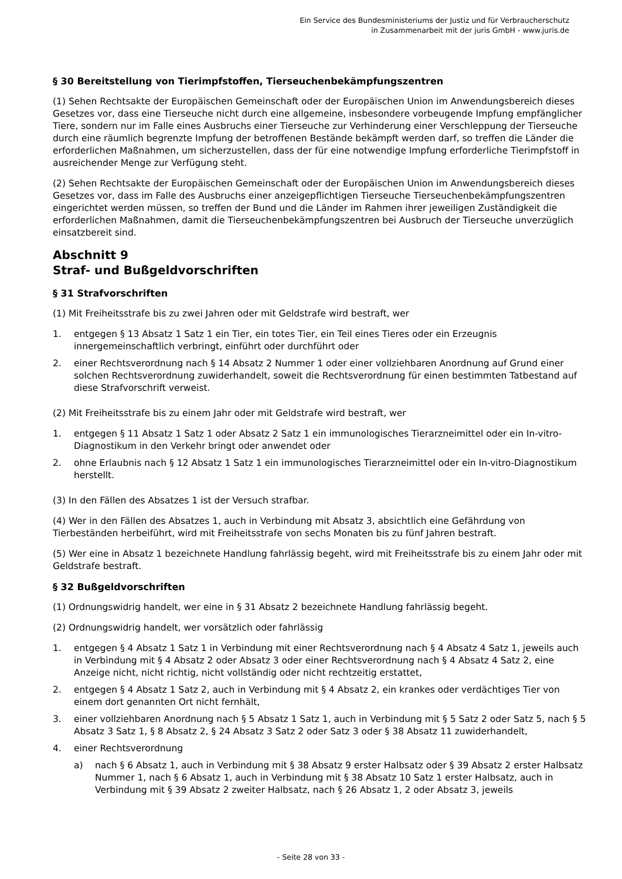Ein Service des Bundesministeriums der Justiz und für Verbraucherschutz
in Zusammenarbeit mit der juris GmbH - www.juris.de
§ 30 Bereitstellung von Tierimpfstoffen, Tierseuchenbekämpfungszentren
(1) Sehen Rechtsakte der Europäischen Gemeinschaft oder der Europäischen Union im Anwendungsbereich dieses Gesetzes vor, dass eine Tierseuche nicht durch eine allgemeine, insbesondere vorbeugende Impfung empfänglicher Tiere, sondern nur im Falle eines Ausbruchs einer Tierseuche zur Verhinderung einer Verschleppung der Tierseuche durch eine räumlich begrenzte Impfung der betroffenen Bestände bekämpft werden darf, so treffen die Länder die erforderlichen Maßnahmen, um sicherzustellen, dass der für eine notwendige Impfung erforderliche Tierimpfstoff in ausreichender Menge zur Verfügung steht.
(2) Sehen Rechtsakte der Europäischen Gemeinschaft oder der Europäischen Union im Anwendungsbereich dieses Gesetzes vor, dass im Falle des Ausbruchs einer anzeigepflichtigen Tierseuche Tierseuchenbekämpfungszentren eingerichtet werden müssen, so treffen der Bund und die Länder im Rahmen ihrer jeweiligen Zuständigkeit die erforderlichen Maßnahmen, damit die Tierseuchenbekämpfungszentren bei Ausbruch der Tierseuche unverzüglich einsatzbereit sind.
Abschnitt 9
Straf- und Bußgeldvorschriften
§ 31 Strafvorschriften
(1) Mit Freiheitsstrafe bis zu zwei Jahren oder mit Geldstrafe wird bestraft, wer
1. entgegen § 13 Absatz 1 Satz 1 ein Tier, ein totes Tier, ein Teil eines Tieres oder ein Erzeugnis innergemeinschaftlich verbringt, einführt oder durchführt oder
2. einer Rechtsverordnung nach § 14 Absatz 2 Nummer 1 oder einer vollziehbaren Anordnung auf Grund einer solchen Rechtsverordnung zuwiderhandelt, soweit die Rechtsverordnung für einen bestimmten Tatbestand auf diese Strafvorschrift verweist.
(2) Mit Freiheitsstrafe bis zu einem Jahr oder mit Geldstrafe wird bestraft, wer
1. entgegen § 11 Absatz 1 Satz 1 oder Absatz 2 Satz 1 ein immunologisches Tierarzneimittel oder ein In-vitro-Diagnostikum in den Verkehr bringt oder anwendet oder
2. ohne Erlaubnis nach § 12 Absatz 1 Satz 1 ein immunologisches Tierarzneimittel oder ein In-vitro-Diagnostikum herstellt.
(3) In den Fällen des Absatzes 1 ist der Versuch strafbar.
(4) Wer in den Fällen des Absatzes 1, auch in Verbindung mit Absatz 3, absichtlich eine Gefährdung von Tierbeständen herbeiführt, wird mit Freiheitsstrafe von sechs Monaten bis zu fünf Jahren bestraft.
(5) Wer eine in Absatz 1 bezeichnete Handlung fahrlässig begeht, wird mit Freiheitsstrafe bis zu einem Jahr oder mit Geldstrafe bestraft.
§ 32 Bußgeldvorschriften
(1) Ordnungswidrig handelt, wer eine in § 31 Absatz 2 bezeichnete Handlung fahrlässig begeht.
(2) Ordnungswidrig handelt, wer vorsätzlich oder fahrlässig
1. entgegen § 4 Absatz 1 Satz 1 in Verbindung mit einer Rechtsverordnung nach § 4 Absatz 4 Satz 1, jeweils auch in Verbindung mit § 4 Absatz 2 oder Absatz 3 oder einer Rechtsverordnung nach § 4 Absatz 4 Satz 2, eine Anzeige nicht, nicht richtig, nicht vollständig oder nicht rechtzeitig erstattet,
2. entgegen § 4 Absatz 1 Satz 2, auch in Verbindung mit § 4 Absatz 2, ein krankes oder verdächtiges Tier von einem dort genannten Ort nicht fernhält,
3. einer vollziehbaren Anordnung nach § 5 Absatz 1 Satz 1, auch in Verbindung mit § 5 Satz 2 oder Satz 5, nach § 5 Absatz 3 Satz 1, § 8 Absatz 2, § 24 Absatz 3 Satz 2 oder Satz 3 oder § 38 Absatz 11 zuwiderhandelt,
4. einer Rechtsverordnung
a) nach § 6 Absatz 1, auch in Verbindung mit § 38 Absatz 9 erster Halbsatz oder § 39 Absatz 2 erster Halbsatz Nummer 1, nach § 6 Absatz 1, auch in Verbindung mit § 38 Absatz 10 Satz 1 erster Halbsatz, auch in Verbindung mit § 39 Absatz 2 zweiter Halbsatz, nach § 26 Absatz 1, 2 oder Absatz 3, jeweils
- Seite 28 von 33 -